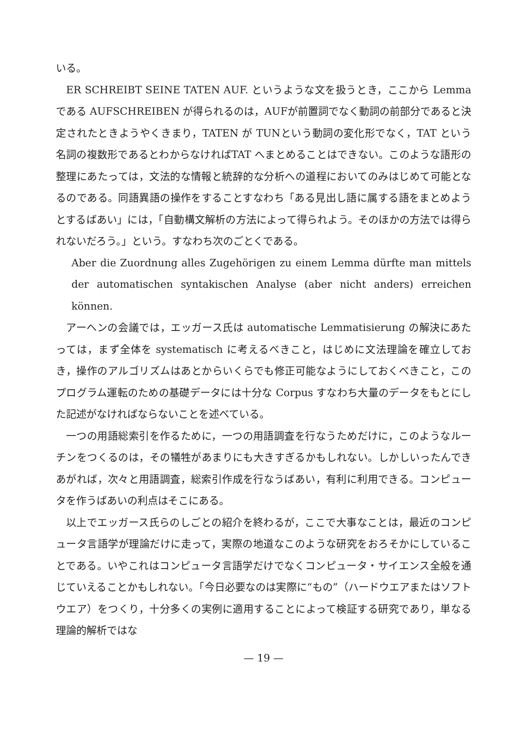いる。
ER SCHREIBT SEINE TATEN AUF. というような文を扱うとき，ここから Lemma である AUFSCHREIBEN が得られるのは，AUFが前置詞でなく動詞の前部分であると決定されたときようやくきまり，TATEN が TUNという動詞の変化形でなく，TAT という名詞の複数形であるとわからなければTAT へまとめることはできない。このような語形の整理にあたっては，文法的な情報と統辞的な分析への道程においてのみはじめて可能となるのである。同語異語の操作をすることすなわち「ある見出し語に属する語をまとめようとするばあい」には，「自動構文解析の方法によって得られよう。そのほかの方法では得られないだろう。」という。すなわち次のごとくである。
Aber die Zuordnung alles Zugehörigen zu einem Lemma dürfte man mittels der automatischen syntakischen Analyse (aber nicht anders) erreichen können.
アーヘンの会議では，エッガース氏は automatische Lemmatisierung の解決にあたっては，まず全体を systematisch に考えるべきこと，はじめに文法理論を確立しておき，操作のアルゴリズムはあとからいくらでも修正可能なようにしておくべきこと，このプログラム運転のための基礎データには十分な Corpus すなわち大量のデータをもとにした記述がなければならないことを述べている。
一つの用語総索引を作るために，一つの用語調査を行なうためだけに，このようなルーチンをつくるのは，その犠牲があまりにも大きすぎるかもしれない。しかしいったんできあがれば，次々と用語調査，総索引作成を行なうばあい，有利に利用できる。コンピュータを作うばあいの利点はそこにある。
以上でエッガース氏らのしごとの紹介を終わるが，ここで大事なことは，最近のコンピュータ言語学が理論だけに走って，実際の地道なこのような研究をおろそかにしていることである。いやこれはコンピュータ言語学だけでなくコンピュータ・サイエンス全般を通じていえることかもしれない。「今日必要なのは実際に“もの”（ハードウエアまたはソフトウエア）をつくり，十分多くの実例に適用することによって検証する研究であり，単なる理論的解析ではな
— 19 —